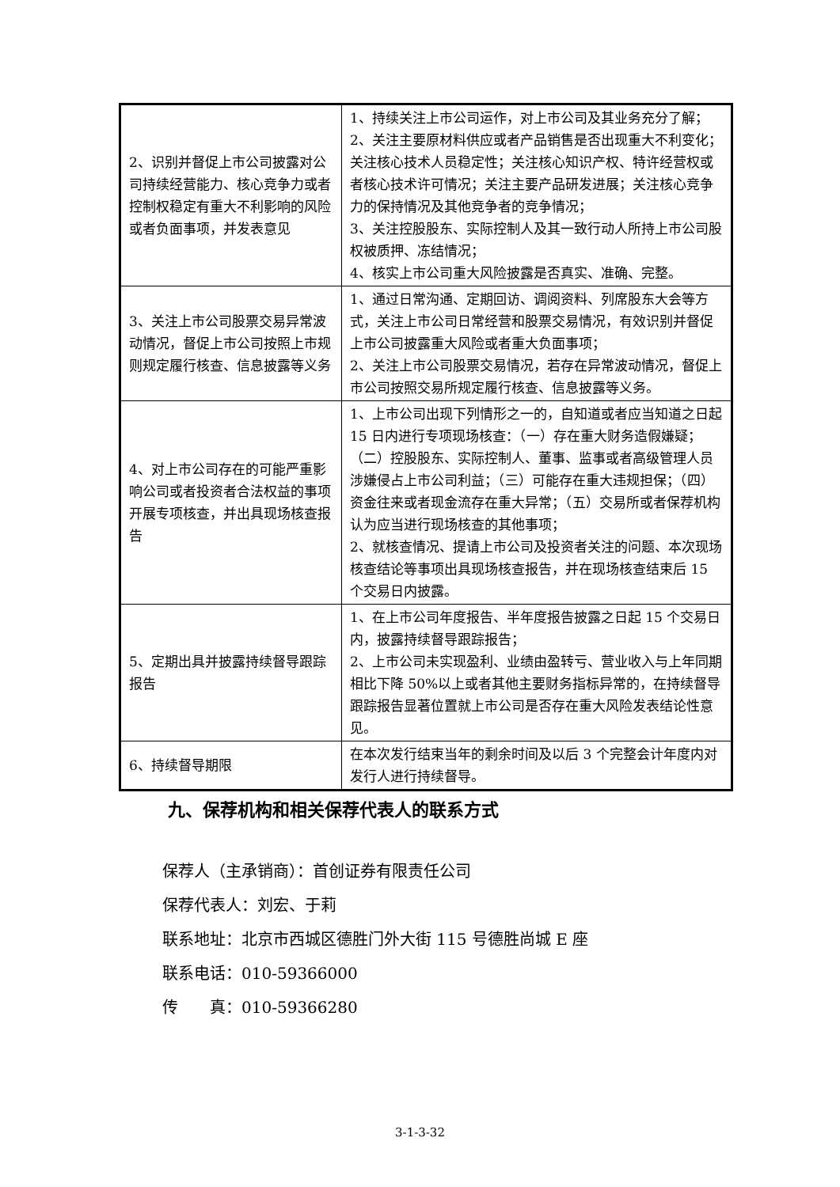| 2、识别并督促上市公司披露对公司持续经营能力、核心竞争力或者控制权稳定有重大不利影响的风险或者负面事项，并发表意见 | 1、持续关注上市公司运作，对上市公司及其业务充分了解； 2、关注主要原材料供应或者产品销售是否出现重大不利变化；关注核心技术人员稳定性；关注核心知识产权、特许经营权或者核心技术许可情况；关注主要产品研发进展；关注核心竞争力的保持情况及其他竞争者的竞争情况； 3、关注控股股东、实际控制人及其一致行动人所持上市公司股权被质押、冻结情况； 4、核实上市公司重大风险披露是否真实、准确、完整。 |
| 3、关注上市公司股票交易异常波动情况，督促上市公司按照上市规则规定履行核查、信息披露等义务 | 1、通过日常沟通、定期回访、调阅资料、列席股东大会等方式，关注上市公司日常经营和股票交易情况，有效识别并督促上市公司披露重大风险或者重大负面事项； 2、关注上市公司股票交易情况，若存在异常波动情况，督促上市公司按照交易所规定履行核查、信息披露等义务。 |
| 4、对上市公司存在的可能严重影响公司或者投资者合法权益的事项开展专项核查，并出具现场核查报告 | 1、上市公司出现下列情形之一的，自知道或者应当知道之日起 15 日内进行专项现场核查：（一）存在重大财务造假嫌疑；（二）控股股东、实际控制人、董事、监事或者高级管理人员涉嫌侵占上市公司利益；（三）可能存在重大违规担保；（四）资金往来或者现金流存在重大异常；（五）交易所或者保荐机构认为应当进行现场核查的其他事项； 2、就核查情况、提请上市公司及投资者关注的问题、本次现场核查结论等事项出具现场核查报告，并在现场核查结束后 15 个交易日内披露。 |
| 5、定期出具并披露持续督导跟踪报告 | 1、在上市公司年度报告、半年度报告披露之日起 15 个交易日内，披露持续督导跟踪报告； 2、上市公司未实现盈利、业绩由盈转亏、营业收入与上年同期相比下降 50%以上或者其他主要财务指标异常的，在持续督导跟踪报告显著位置就上市公司是否存在重大风险发表结论性意见。 |
| 6、持续督导期限 | 在本次发行结束当年的剩余时间及以后 3 个完整会计年度内对发行人进行持续督导。 |
九、保荐机构和相关保荐代表人的联系方式
保荐人（主承销商）：首创证券有限责任公司
保荐代表人：刘宏、于莉
联系地址：北京市西城区德胜门外大街 115 号德胜尚城 E 座
联系电话：010-59366000
传　　真：010-59366280
3-1-3-32